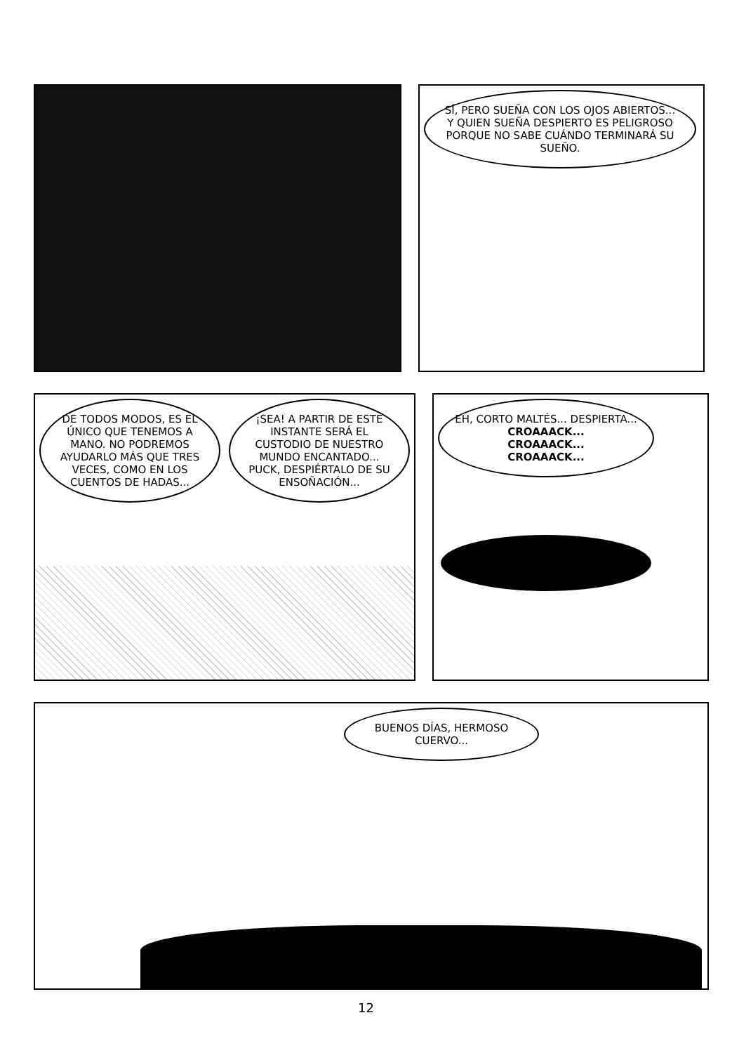SÍ, PERO SUEÑA CON LOS OJOS ABIERTOS... Y QUIEN SUEÑA DESPIERTO ES PELIGROSO PORQUE NO SABE CUÁNDO TERMINARÁ SU SUEÑO.
DE TODOS MODOS, ES EL ÚNICO QUE TENEMOS A MANO. NO PODREMOS AYUDARLO MÁS QUE TRES VECES, COMO EN LOS CUENTOS DE HADAS...
¡SEA! A PARTIR DE ESTE INSTANTE SERÁ EL CUSTODIO DE NUESTRO MUNDO ENCANTADO... PUCK, DESPIÉRTALO DE SU ENSOÑACIÓN...
EH, CORTO MALTÉS... DESPIERTA...
CROAAACK...
CROAAACK...
CROAAACK...
BUENOS DÍAS, HERMOSO CUERVO...
12